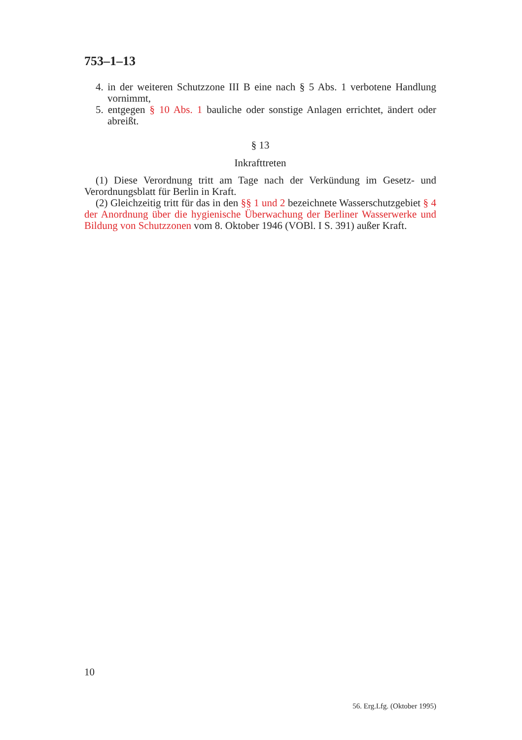753–1–13
4. in der weiteren Schutzzone III B eine nach § 5 Abs. 1 verbotene Handlung vornimmt,
5. entgegen § 10 Abs. 1 bauliche oder sonstige Anlagen errichtet, ändert oder abreißt.
§ 13
Inkrafttreten
(1) Diese Verordnung tritt am Tage nach der Verkündung im Gesetz- und Verordnungsblatt für Berlin in Kraft.
(2) Gleichzeitig tritt für das in den §§ 1 und 2 bezeichnete Wasserschutzgebiet § 4 der Anordnung über die hygienische Überwachung der Berliner Wasserwerke und Bildung von Schutzzonen vom 8. Oktober 1946 (VOBl. I S. 391) außer Kraft.
10
56. Erg.Lfg. (Oktober 1995)